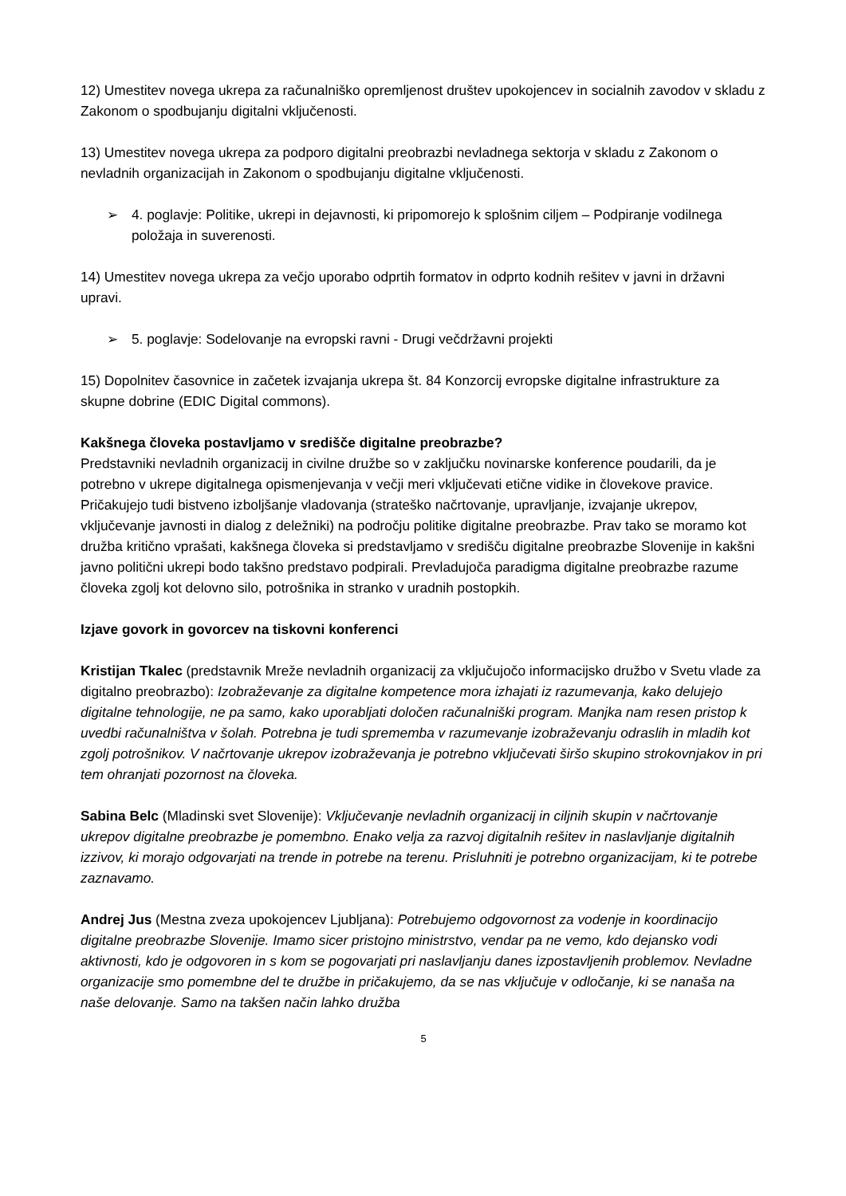12) Umestitev novega ukrepa za računalniško opremljenost društev upokojencev in socialnih zavodov v skladu z Zakonom o spodbujanju digitalni vključenosti.
13) Umestitev novega ukrepa za podporo digitalni preobrazbi nevladnega sektorja v skladu z Zakonom o nevladnih organizacijah in Zakonom o spodbujanju digitalne vključenosti.
➢ 4. poglavje: Politike, ukrepi in dejavnosti, ki pripomorejo k splošnim ciljem – Podpiranje vodilnega položaja in suverenosti.
14) Umestitev novega ukrepa za večjo uporabo odprtih formatov in odprto kodnih rešitev v javni in državni upravi.
➢ 5. poglavje: Sodelovanje na evropski ravni - Drugi večdržavni projekti
15) Dopolnitev časovnice in začetek izvajanja ukrepa št. 84 Konzorcij evropske digitalne infrastrukture za skupne dobrine (EDIC Digital commons).
Kakšnega človeka postavljamo v središče digitalne preobrazbe?
Predstavniki nevladnih organizacij in civilne družbe so v zaključku novinarske konference poudarili, da je potrebno v ukrepe digitalnega opismenjevanja v večji meri vključevati etične vidike in človekove pravice. Pričakujejo tudi bistveno izboljšanje vladovanja (strateško načrtovanje, upravljanje, izvajanje ukrepov, vključevanje javnosti in dialog z deležniki) na področju politike digitalne preobrazbe. Prav tako se moramo kot družba kritično vprašati, kakšnega človeka si predstavljamo v središču digitalne preobrazbe Slovenije in kakšni javno politični ukrepi bodo takšno predstavo podpirali. Prevladujoča paradigma digitalne preobrazbe razume človeka zgolj kot delovno silo, potrošnika in stranko v uradnih postopkih.
Izjave govork in govorcev na tiskovni konferenci
Kristijan Tkalec (predstavnik Mreže nevladnih organizacij za vključujočo informacijsko družbo v Svetu vlade za digitalno preobrazbo): Izobraževanje za digitalne kompetence mora izhajati iz razumevanja, kako delujejo digitalne tehnologije, ne pa samo, kako uporabljati določen računalniški program. Manjka nam resen pristop k uvedbi računalništva v šolah. Potrebna je tudi sprememba v razumevanje izobraževanju odraslih in mladih kot zgolj potrošnikov. V načrtovanje ukrepov izobraževanja je potrebno vključevati širšo skupino strokovnjakov in pri tem ohranjati pozornost na človeka.
Sabina Belc (Mladinski svet Slovenije): Vključevanje nevladnih organizacij in ciljnih skupin v načrtovanje ukrepov digitalne preobrazbe je pomembno. Enako velja za razvoj digitalnih rešitev in naslavljanje digitalnih izzivov, ki morajo odgovarjati na trende in potrebe na terenu. Prisluhniti je potrebno organizacijam, ki te potrebe zaznavamo.
Andrej Jus (Mestna zveza upokojencev Ljubljana): Potrebujemo odgovornost za vodenje in koordinacijo digitalne preobrazbe Slovenije. Imamo sicer pristojno ministrstvo, vendar pa ne vemo, kdo dejansko vodi aktivnosti, kdo je odgovoren in s kom se pogovarjati pri naslavljanju danes izpostavljenih problemov. Nevladne organizacije smo pomembne del te družbe in pričakujemo, da se nas vključuje v odločanje, ki se nanaša na naše delovanje. Samo na takšen način lahko družba
5